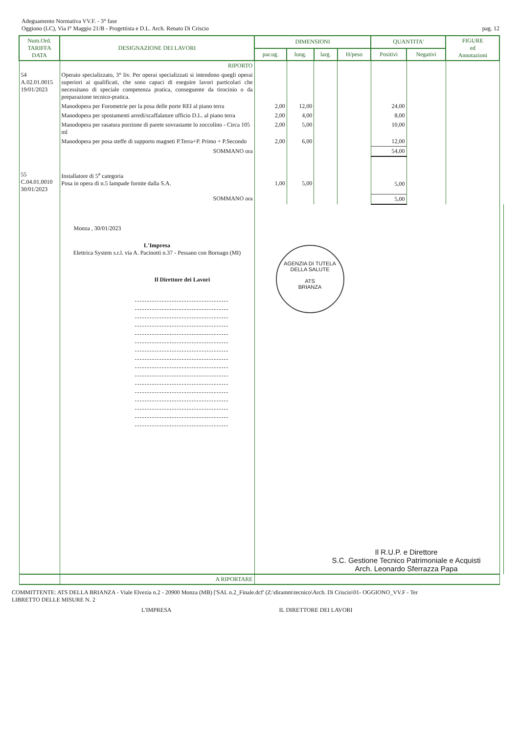Adeguamento Normativa VV.F. - 3° fase
Oggiono (LC), Via I° Maggio 21/B - Progettista e D.L. Arch. Renato Di Criscio
pag. 12
| Num.Ord. TARIFFA DATA | DESIGNAZIONE DEI LAVORI | DIMENSIONI | | | | QUANTITA' | | FIGURE ed Annotazioni | |
| --- | --- | --- | --- | --- | --- | --- | --- | --- | --- |
| | | par.ug. | lung. | larg. | H/peso | Positivi | Negativi | | |
| | RIPORTO | | | | | | | | |
| 54 A.02.01.0015 19/01/2023 | Operaio specializzato, 3° liv. Per operai specializzati si intendono quegli operai superiori ai qualificati, che sono capaci di eseguire lavori particolari che necessitano di speciale competenza pratica, conseguente da tirocinio o da preparazione tecnico-pratica. | | | | | | | | |
| | Manodopera per Forometrie per la posa delle porte REI al piano terra | 2,00 | 12,00 | | | 24,00 | | | |
| | Manodopera per spostamenti arredi/scaffalature ufficio D.L. al piano terra | 2,00 | 4,00 | | | 8,00 | | | |
| | Manodopera per rasatura porzione di parete sovrastante lo zoccolino - Circa 105 ml | 2,00 | 5,00 | | | 10,00 | | | |
| | Manodopera per posa steffe di supporto magneti P.Terra+P. Primo + P.Secondo | 2,00 | 6,00 | | | 12,00 | | | |
| | SOMMANO ora | | | | | 54,00 | | | |
| 55 C.04.01.0010 30/01/2023 | Installatore di 5<sup>a</sup> categoria Posa in opera di n.5 lampade fornite dalla S.A. | 1,00 | 5,00 | | | 5,00 | | | |
| | SOMMANO ora | | | | | 5,00 | | | |
| | Monza , 30/01/2023 L'Impresa Elettrica System s.r.l. via A. Pacinotti n.37 - Pessano con Bornago (MI) Il Direttore dei Lavori | AGENZIA DI TUTELA DELLA SALUTE ATS BRIANZA Il R.U.P. e Direttore S.C. Gestione Tecnico Patrimoniale e Acquisti Arch. Leonardo Sferrazza Papa | | | | | | | |
| | A RIPORTARE | | | | | | | | |
COMMITTENTE: ATS DELLA BRIANZA - Viale Elvezia n.2 - 20900 Monza (MB) ['SAL n.2_Finale.dcf' (Z:\diramm\tecnico\Arch. Di Criscio\01- OGGIONO_VV.F - Ter
LIBRETTO DELLE MISURE N. 2
L'IMPRESA IL DIRETTORE DEI LAVORI